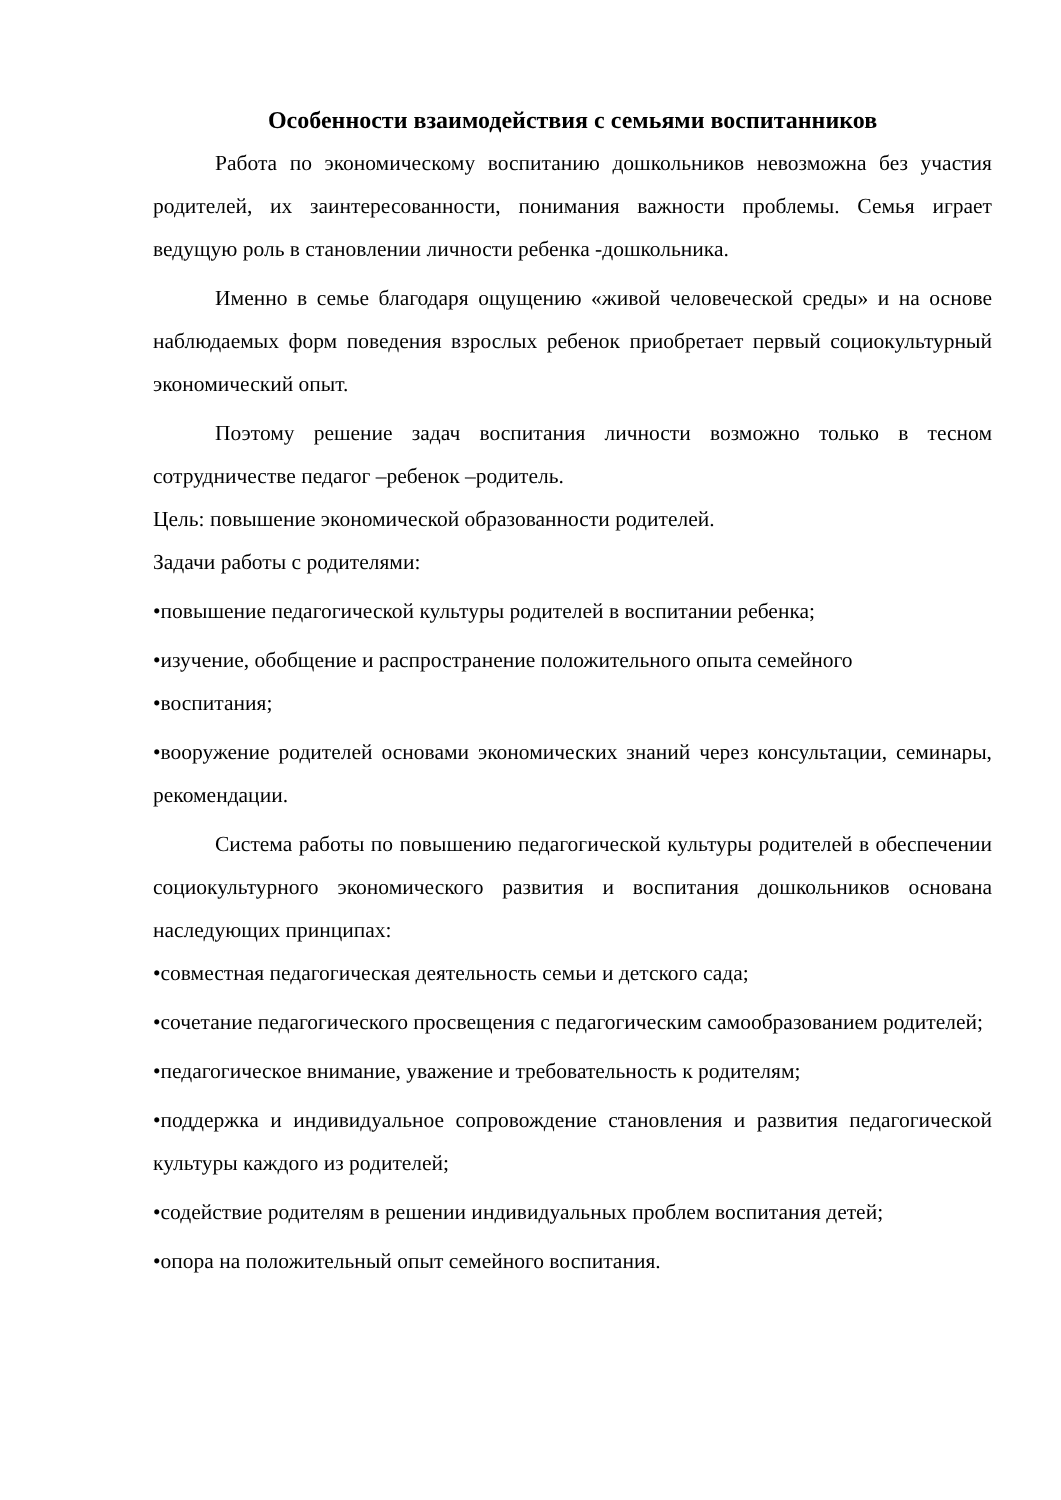Особенности взаимодействия с семьями воспитанников
Работа по экономическому воспитанию дошкольников невозможна без участия родителей, их заинтересованности, понимания важности проблемы. Семья играет ведущую роль в становлении личности ребенка -дошкольника.
Именно в семье благодаря ощущению «живой человеческой среды» и на основе наблюдаемых форм поведения взрослых ребенок приобретает первый социокультурный экономический опыт.
Поэтому решение задач воспитания личности возможно только в тесном сотрудничестве педагог –ребенок –родитель.
Цель: повышение экономической образованности родителей.
Задачи работы с родителями:
•повышение педагогической культуры родителей в воспитании ребенка;
•изучение, обобщение и распространение положительного опыта семейного
•воспитания;
•вооружение родителей основами экономических знаний через консультации, семинары, рекомендации.
Система работы по повышению педагогической культуры родителей в обеспечении социокультурного экономического развития и воспитания дошкольников основана наследующих принципах:
•совместная педагогическая деятельность семьи и детского сада;
•сочетание педагогического просвещения с педагогическим самообразованием родителей;
•педагогическое внимание, уважение и требовательность к родителям;
•поддержка и индивидуальное сопровождение становления и развития педагогической культуры каждого из родителей;
•содействие родителям в решении индивидуальных проблем воспитания детей;
•опора на положительный опыт семейного воспитания.